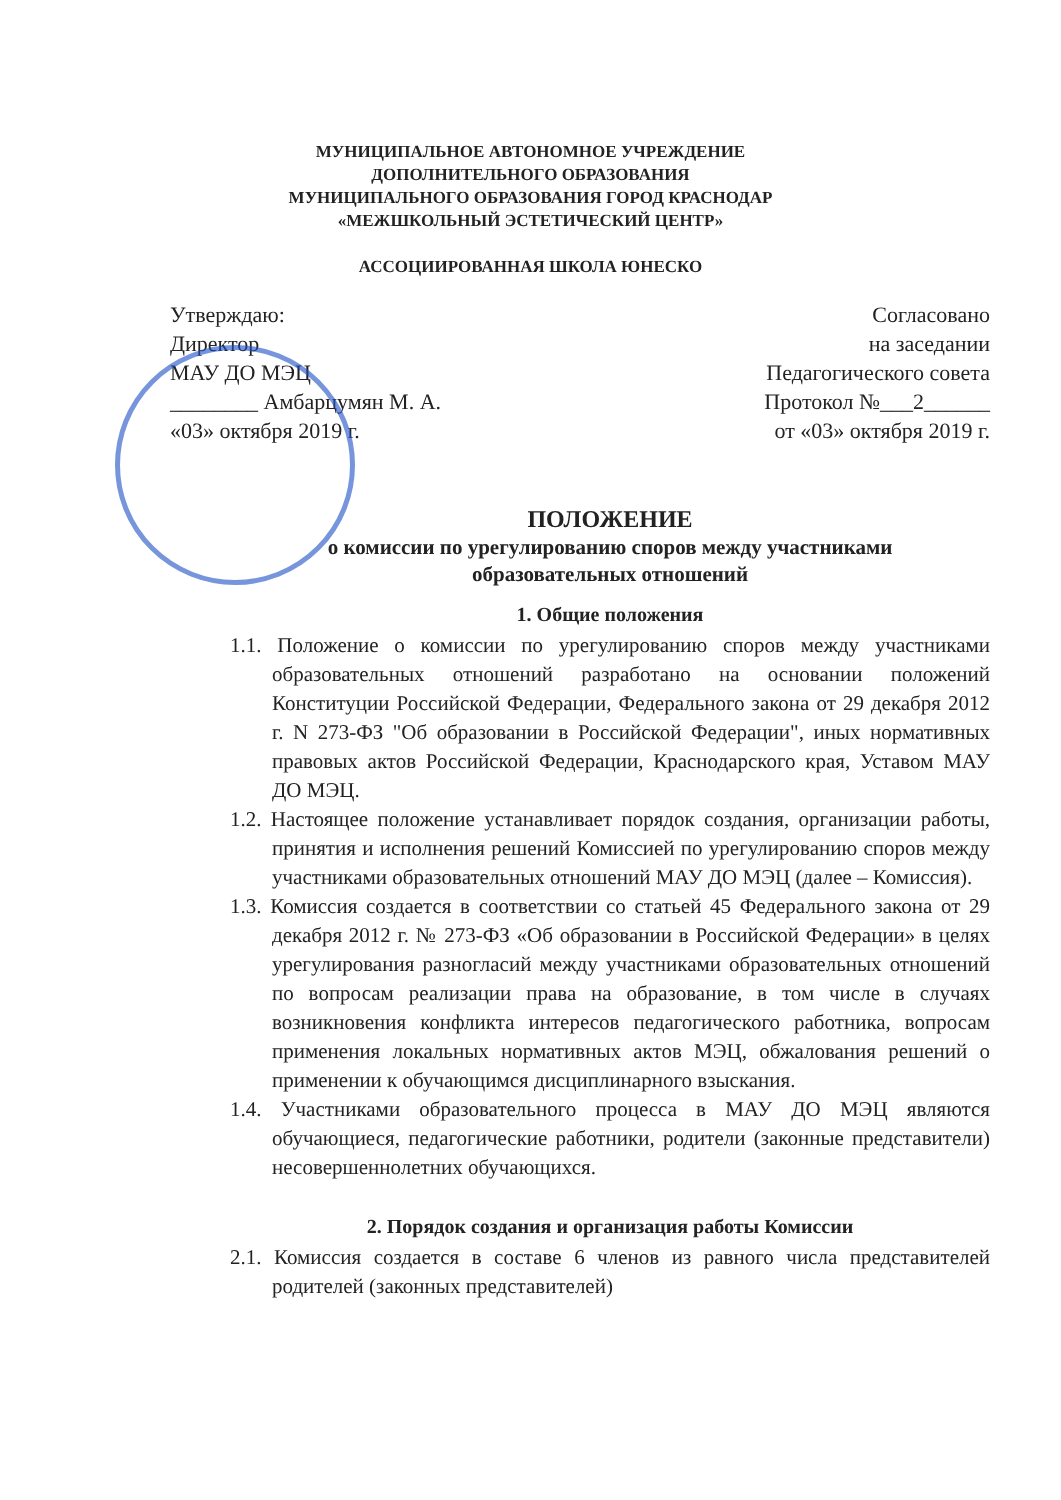МУНИЦИПАЛЬНОЕ АВТОНОМНОЕ УЧРЕЖДЕНИЕ
ДОПОЛНИТЕЛЬНОГО ОБРАЗОВАНИЯ
МУНИЦИПАЛЬНОГО ОБРАЗОВАНИЯ ГОРОД КРАСНОДАР
«МЕЖШКОЛЬНЫЙ ЭСТЕТИЧЕСКИЙ ЦЕНТР»
АССОЦИИРОВАННАЯ ШКОЛА ЮНЕСКО
Утверждаю:
Директор
МАУ ДО МЭЦ
________ Амбарцумян М. А.
«03» октября 2019 г.
Согласовано
на заседании
Педагогического совета
Протокол №___2______
от «03» октября 2019 г.
ПОЛОЖЕНИЕ
о комиссии по урегулированию споров между участниками
образовательных отношений
1. Общие положения
1.1. Положение о комиссии по урегулированию споров между участниками образовательных отношений разработано на основании положений Конституции Российской Федерации, Федерального закона от 29 декабря 2012 г. N 273-ФЗ "Об образовании в Российской Федерации", иных нормативных правовых актов Российской Федерации, Краснодарского края, Уставом МАУ ДО МЭЦ.
1.2. Настоящее положение устанавливает порядок создания, организации работы, принятия и исполнения решений Комиссией по урегулированию споров между участниками образовательных отношений МАУ ДО МЭЦ (далее – Комиссия).
1.3. Комиссия создается в соответствии со статьей 45 Федерального закона от 29 декабря 2012 г. № 273-ФЗ «Об образовании в Российской Федерации» в целях урегулирования разногласий между участниками образовательных отношений по вопросам реализации права на образование, в том числе в случаях возникновения конфликта интересов педагогического работника, вопросам применения локальных нормативных актов МЭЦ, обжалования решений о применении к обучающимся дисциплинарного взыскания.
1.4. Участниками образовательного процесса в МАУ ДО МЭЦ являются обучающиеся, педагогические работники, родители (законные представители) несовершеннолетних обучающихся.
2. Порядок создания и организация работы Комиссии
2.1. Комиссия создается в составе 6 членов из равного числа представителей родителей (законных представителей)